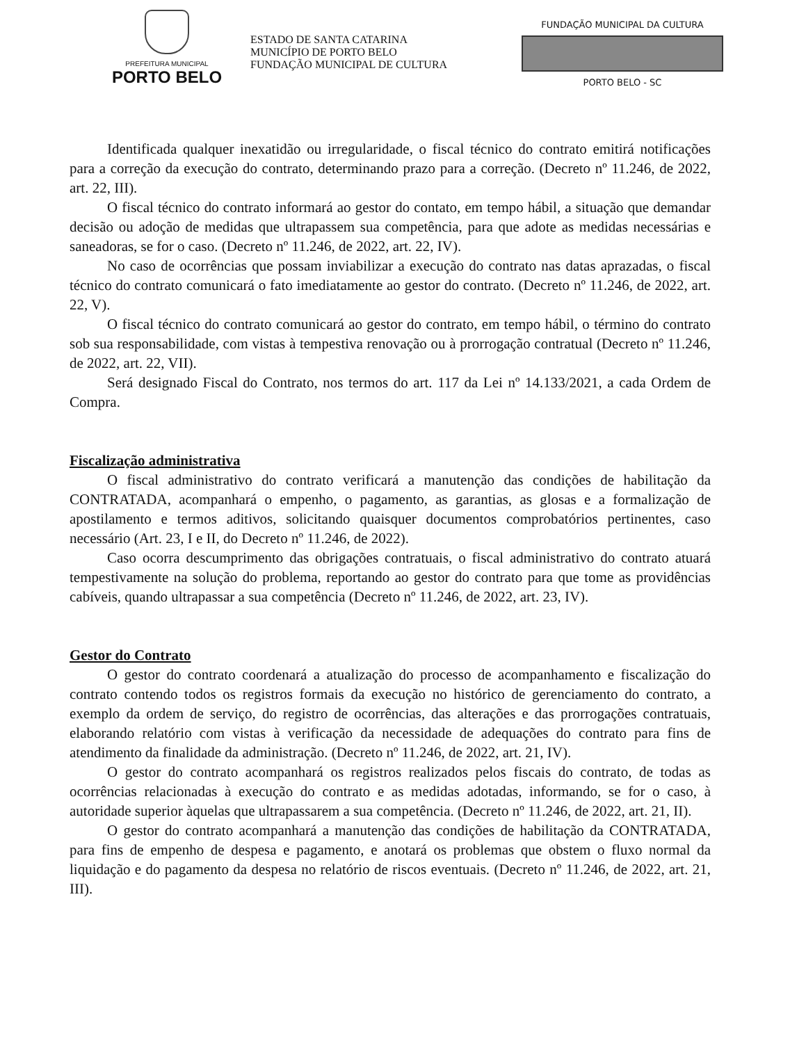PREFEITURA MUNICIPAL
PORTO BELO
ESTADO DE SANTA CATARINA
MUNICÍPIO DE PORTO BELO
FUNDAÇÃO MUNICIPAL DE CULTURA
FUNDAÇÃO MUNICIPAL DA CULTURA
PORTO BELO - SC
Identificada qualquer inexatidão ou irregularidade, o fiscal técnico do contrato emitirá notificações para a correção da execução do contrato, determinando prazo para a correção. (Decreto nº 11.246, de 2022, art. 22, III).
O fiscal técnico do contrato informará ao gestor do contato, em tempo hábil, a situação que demandar decisão ou adoção de medidas que ultrapassem sua competência, para que adote as medidas necessárias e saneadoras, se for o caso. (Decreto nº 11.246, de 2022, art. 22, IV).
No caso de ocorrências que possam inviabilizar a execução do contrato nas datas aprazadas, o fiscal técnico do contrato comunicará o fato imediatamente ao gestor do contrato. (Decreto nº 11.246, de 2022, art. 22, V).
O fiscal técnico do contrato comunicará ao gestor do contrato, em tempo hábil, o término do contrato sob sua responsabilidade, com vistas à tempestiva renovação ou à prorrogação contratual (Decreto nº 11.246, de 2022, art. 22, VII).
Será designado Fiscal do Contrato, nos termos do art. 117 da Lei nº 14.133/2021, a cada Ordem de Compra.
Fiscalização administrativa
O fiscal administrativo do contrato verificará a manutenção das condições de habilitação da CONTRATADA, acompanhará o empenho, o pagamento, as garantias, as glosas e a formalização de apostilamento e termos aditivos, solicitando quaisquer documentos comprobatórios pertinentes, caso necessário (Art. 23, I e II, do Decreto nº 11.246, de 2022).
Caso ocorra descumprimento das obrigações contratuais, o fiscal administrativo do contrato atuará tempestivamente na solução do problema, reportando ao gestor do contrato para que tome as providências cabíveis, quando ultrapassar a sua competência (Decreto nº 11.246, de 2022, art. 23, IV).
Gestor do Contrato
O gestor do contrato coordenará a atualização do processo de acompanhamento e fiscalização do contrato contendo todos os registros formais da execução no histórico de gerenciamento do contrato, a exemplo da ordem de serviço, do registro de ocorrências, das alterações e das prorrogações contratuais, elaborando relatório com vistas à verificação da necessidade de adequações do contrato para fins de atendimento da finalidade da administração. (Decreto nº 11.246, de 2022, art. 21, IV).
O gestor do contrato acompanhará os registros realizados pelos fiscais do contrato, de todas as ocorrências relacionadas à execução do contrato e as medidas adotadas, informando, se for o caso, à autoridade superior àquelas que ultrapassarem a sua competência. (Decreto nº 11.246, de 2022, art. 21, II).
O gestor do contrato acompanhará a manutenção das condições de habilitação da CONTRATADA, para fins de empenho de despesa e pagamento, e anotará os problemas que obstem o fluxo normal da liquidação e do pagamento da despesa no relatório de riscos eventuais. (Decreto nº 11.246, de 2022, art. 21, III).